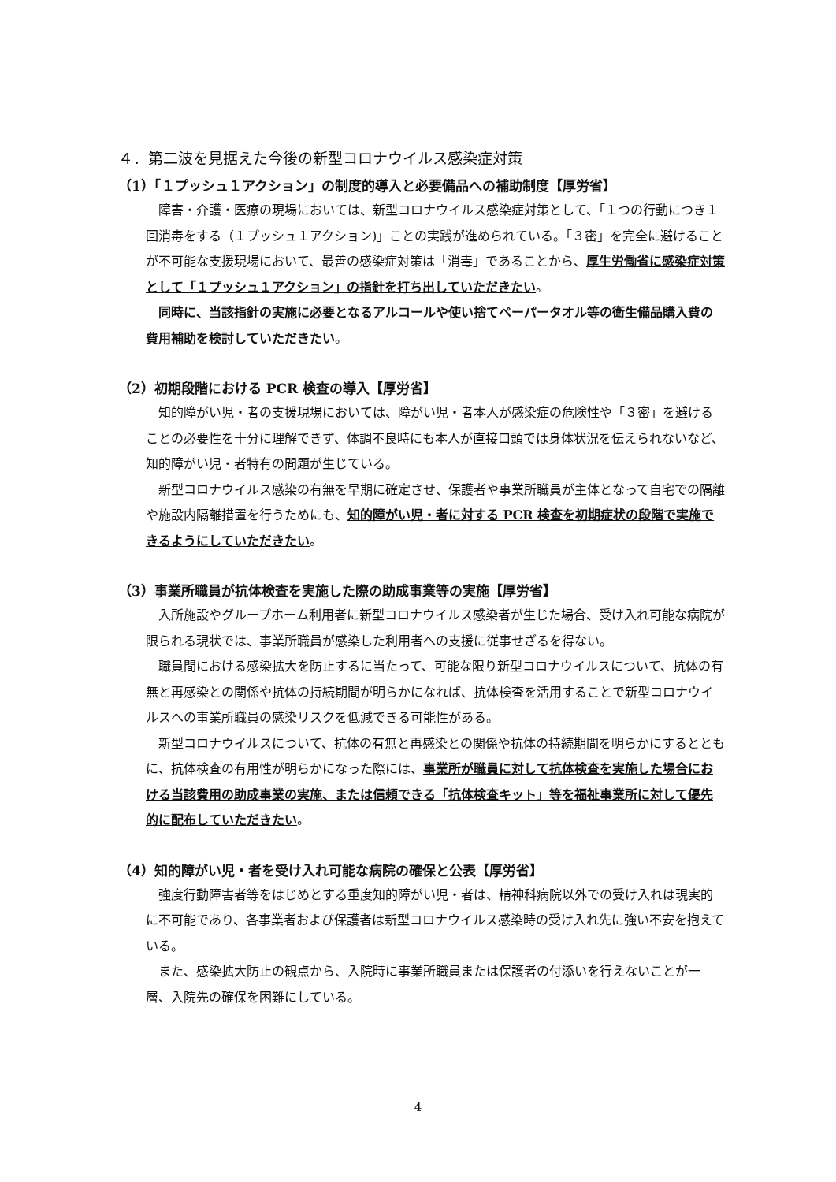４．第二波を見据えた今後の新型コロナウイルス感染症対策
（1）「１プッシュ１アクション」の制度的導入と必要備品への補助制度【厚労省】
障害・介護・医療の現場においては、新型コロナウイルス感染症対策として、「１つの行動につき１回消毒をする（１プッシュ１アクション)」ことの実践が進められている。「３密」を完全に避けることが不可能な支援現場において、最善の感染症対策は「消毒」であることから、厚生労働省に感染症対策として「１プッシュ１アクション」の指針を打ち出していただきたい。
同時に、当該指針の実施に必要となるアルコールや使い捨てペーパータオル等の衛生備品購入費の費用補助を検討していただきたい。
（2）初期段階における PCR 検査の導入【厚労省】
知的障がい児・者の支援現場においては、障がい児・者本人が感染症の危険性や「３密」を避けることの必要性を十分に理解できず、体調不良時にも本人が直接口頭では身体状況を伝えられないなど、知的障がい児・者特有の問題が生じている。
新型コロナウイルス感染の有無を早期に確定させ、保護者や事業所職員が主体となって自宅での隔離や施設内隔離措置を行うためにも、知的障がい児・者に対する PCR 検査を初期症状の段階で実施できるようにしていただきたい。
（3）事業所職員が抗体検査を実施した際の助成事業等の実施【厚労省】
入所施設やグループホーム利用者に新型コロナウイルス感染者が生じた場合、受け入れ可能な病院が限られる現状では、事業所職員が感染した利用者への支援に従事せざるを得ない。
職員間における感染拡大を防止するに当たって、可能な限り新型コロナウイルスについて、抗体の有無と再感染との関係や抗体の持続期間が明らかになれば、抗体検査を活用することで新型コロナウイルスへの事業所職員の感染リスクを低減できる可能性がある。
新型コロナウイルスについて、抗体の有無と再感染との関係や抗体の持続期間を明らかにするとともに、抗体検査の有用性が明らかになった際には、事業所が職員に対して抗体検査を実施した場合における当該費用の助成事業の実施、または信頼できる「抗体検査キット」等を福祉事業所に対して優先的に配布していただきたい。
（4）知的障がい児・者を受け入れ可能な病院の確保と公表【厚労省】
強度行動障害者等をはじめとする重度知的障がい児・者は、精神科病院以外での受け入れは現実的に不可能であり、各事業者および保護者は新型コロナウイルス感染時の受け入れ先に強い不安を抱えている。
また、感染拡大防止の観点から、入院時に事業所職員または保護者の付添いを行えないことが一層、入院先の確保を困難にしている。
4